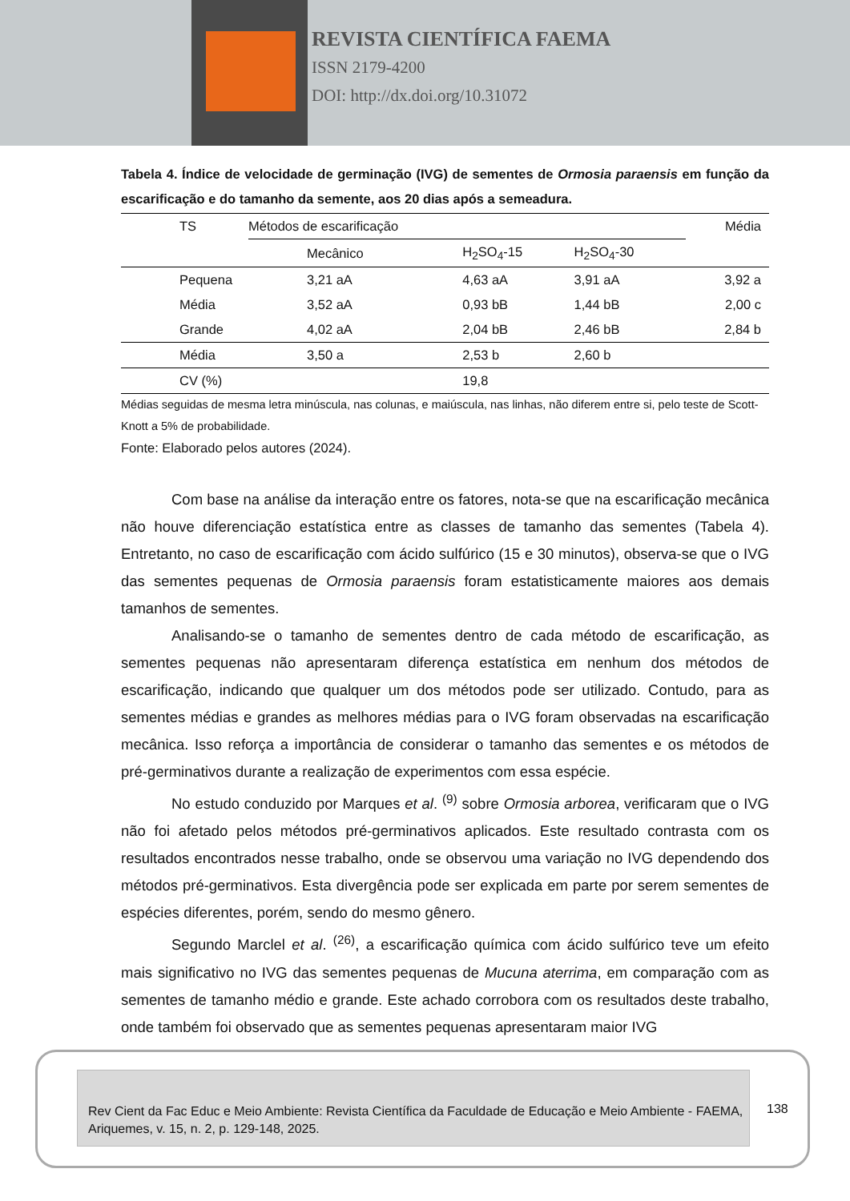REVISTA CIENTÍFICA FAEMA
ISSN 2179-4200
DOI: http://dx.doi.org/10.31072
Tabela 4. Índice de velocidade de germinação (IVG) de sementes de Ormosia paraensis em função da escarificação e do tamanho da semente, aos 20 dias após a semeadura.
| TS | Métodos de escarificação | | | Média |
| --- | --- | --- | --- | --- |
| | Mecânico | H<sub>2</sub>SO<sub>4</sub>-15 | H<sub>2</sub>SO<sub>4</sub>-30 | |
| Pequena | 3,21 aA | 4,63 aA | 3,91 aA | 3,92 a |
| Média | 3,52 aA | 0,93 bB | 1,44 bB | 2,00 c |
| Grande | 4,02 aA | 2,04 bB | 2,46 bB | 2,84 b |
| Média | 3,50 a | 2,53 b | 2,60 b | |
| CV (%) | | 19,8 | | |
Médias seguidas de mesma letra minúscula, nas colunas, e maiúscula, nas linhas, não diferem entre si, pelo teste de Scott-Knott a 5% de probabilidade.
Fonte: Elaborado pelos autores (2024).
Com base na análise da interação entre os fatores, nota-se que na escarificação mecânica não houve diferenciação estatística entre as classes de tamanho das sementes (Tabela 4). Entretanto, no caso de escarificação com ácido sulfúrico (15 e 30 minutos), observa-se que o IVG das sementes pequenas de Ormosia paraensis foram estatisticamente maiores aos demais tamanhos de sementes.
Analisando-se o tamanho de sementes dentro de cada método de escarificação, as sementes pequenas não apresentaram diferença estatística em nenhum dos métodos de escarificação, indicando que qualquer um dos métodos pode ser utilizado. Contudo, para as sementes médias e grandes as melhores médias para o IVG foram observadas na escarificação mecânica. Isso reforça a importância de considerar o tamanho das sementes e os métodos de pré-germinativos durante a realização de experimentos com essa espécie.
No estudo conduzido por Marques et al. <sup>(9)</sup> sobre Ormosia arborea, verificaram que o IVG não foi afetado pelos métodos pré-germinativos aplicados. Este resultado contrasta com os resultados encontrados nesse trabalho, onde se observou uma variação no IVG dependendo dos métodos pré-germinativos. Esta divergência pode ser explicada em parte por serem sementes de espécies diferentes, porém, sendo do mesmo gênero.
Segundo Marclel et al. <sup>(26)</sup>, a escarificação química com ácido sulfúrico teve um efeito mais significativo no IVG das sementes pequenas de Mucuna aterrima, em comparação com as sementes de tamanho médio e grande. Este achado corrobora com os resultados deste trabalho, onde também foi observado que as sementes pequenas apresentaram maior IVG
Rev Cient da Fac Educ e Meio Ambiente: Revista Científica da Faculdade de Educação e Meio Ambiente - FAEMA, Ariquemes, v. 15, n. 2, p. 129-148, 2025.
138